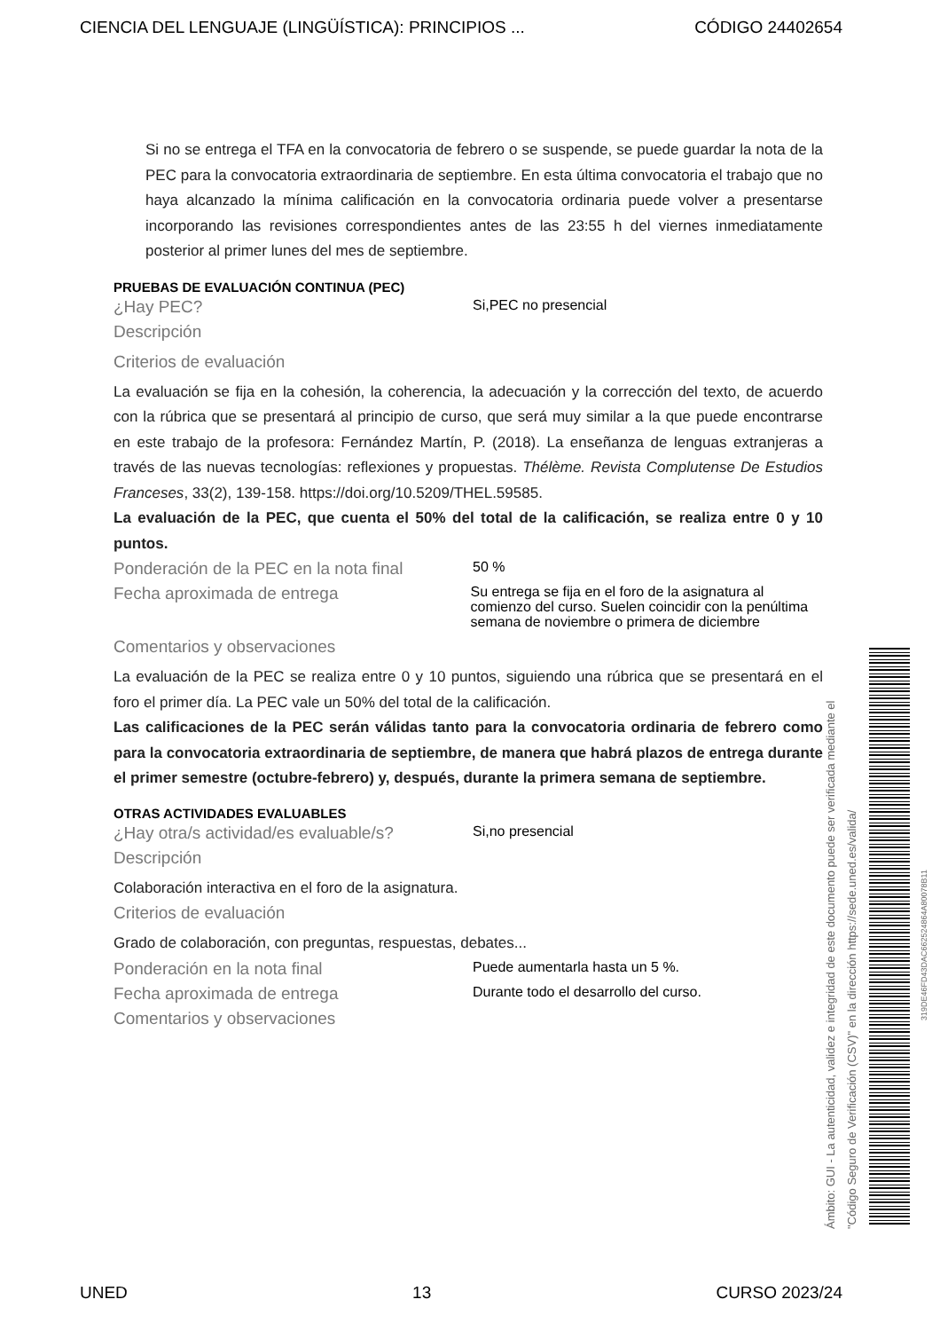CIENCIA DEL LENGUAJE (LINGÜÍSTICA): PRINCIPIOS ... CÓDIGO 24402654
Si no se entrega el TFA en la convocatoria de febrero o se suspende, se puede guardar la nota de la PEC para la convocatoria extraordinaria de septiembre. En esta última convocatoria el trabajo que no haya alcanzado la mínima calificación en la convocatoria ordinaria puede volver a presentarse incorporando las revisiones correspondientes antes de las 23:55 h del viernes inmediatamente posterior al primer lunes del mes de septiembre.
PRUEBAS DE EVALUACIÓN CONTINUA (PEC)
¿Hay PEC?
Si,PEC no presencial
Descripción
Criterios de evaluación
La evaluación se fija en la cohesión, la coherencia, la adecuación y la corrección del texto, de acuerdo con la rúbrica que se presentará al principio de curso, que será muy similar a la que puede encontrarse en este trabajo de la profesora: Fernández Martín, P. (2018). La enseñanza de lenguas extranjeras a través de las nuevas tecnologías: reflexiones y propuestas. Thélème. Revista Complutense De Estudios Franceses, 33(2), 139-158. https://doi.org/10.5209/THEL.59585.
La evaluación de la PEC, que cuenta el 50% del total de la calificación, se realiza entre 0 y 10 puntos.
Ponderación de la PEC en la nota final
50 %
Fecha aproximada de entrega
Su entrega se fija en el foro de la asignatura al comienzo del curso. Suelen coincidir con la penúltima semana de noviembre o primera de diciembre
Comentarios y observaciones
La evaluación de la PEC se realiza entre 0 y 10 puntos, siguiendo una rúbrica que se presentará en el foro el primer día. La PEC vale un 50% del total de la calificación.
Las calificaciones de la PEC serán válidas tanto para la convocatoria ordinaria de febrero como para la convocatoria extraordinaria de septiembre, de manera que habrá plazos de entrega durante el primer semestre (octubre-febrero) y, después, durante la primera semana de septiembre.
OTRAS ACTIVIDADES EVALUABLES
¿Hay otra/s actividad/es evaluable/s?
Si,no presencial
Descripción
Colaboración interactiva en el foro de la asignatura.
Criterios de evaluación
Grado de colaboración, con preguntas, respuestas, debates...
Ponderación en la nota final
Puede aumentarla hasta un 5 %.
Fecha aproximada de entrega
Durante todo el desarrollo del curso.
Comentarios y observaciones
Ámbito: GUI - La autenticidad, validez e integridad de este documento puede ser verificada mediante el
"Código Seguro de Verificación (CSV)" en la dirección https://sede.uned.es/valida/
319DE46FD43DAC662524864A80078B11
UNED 13 CURSO 2023/24